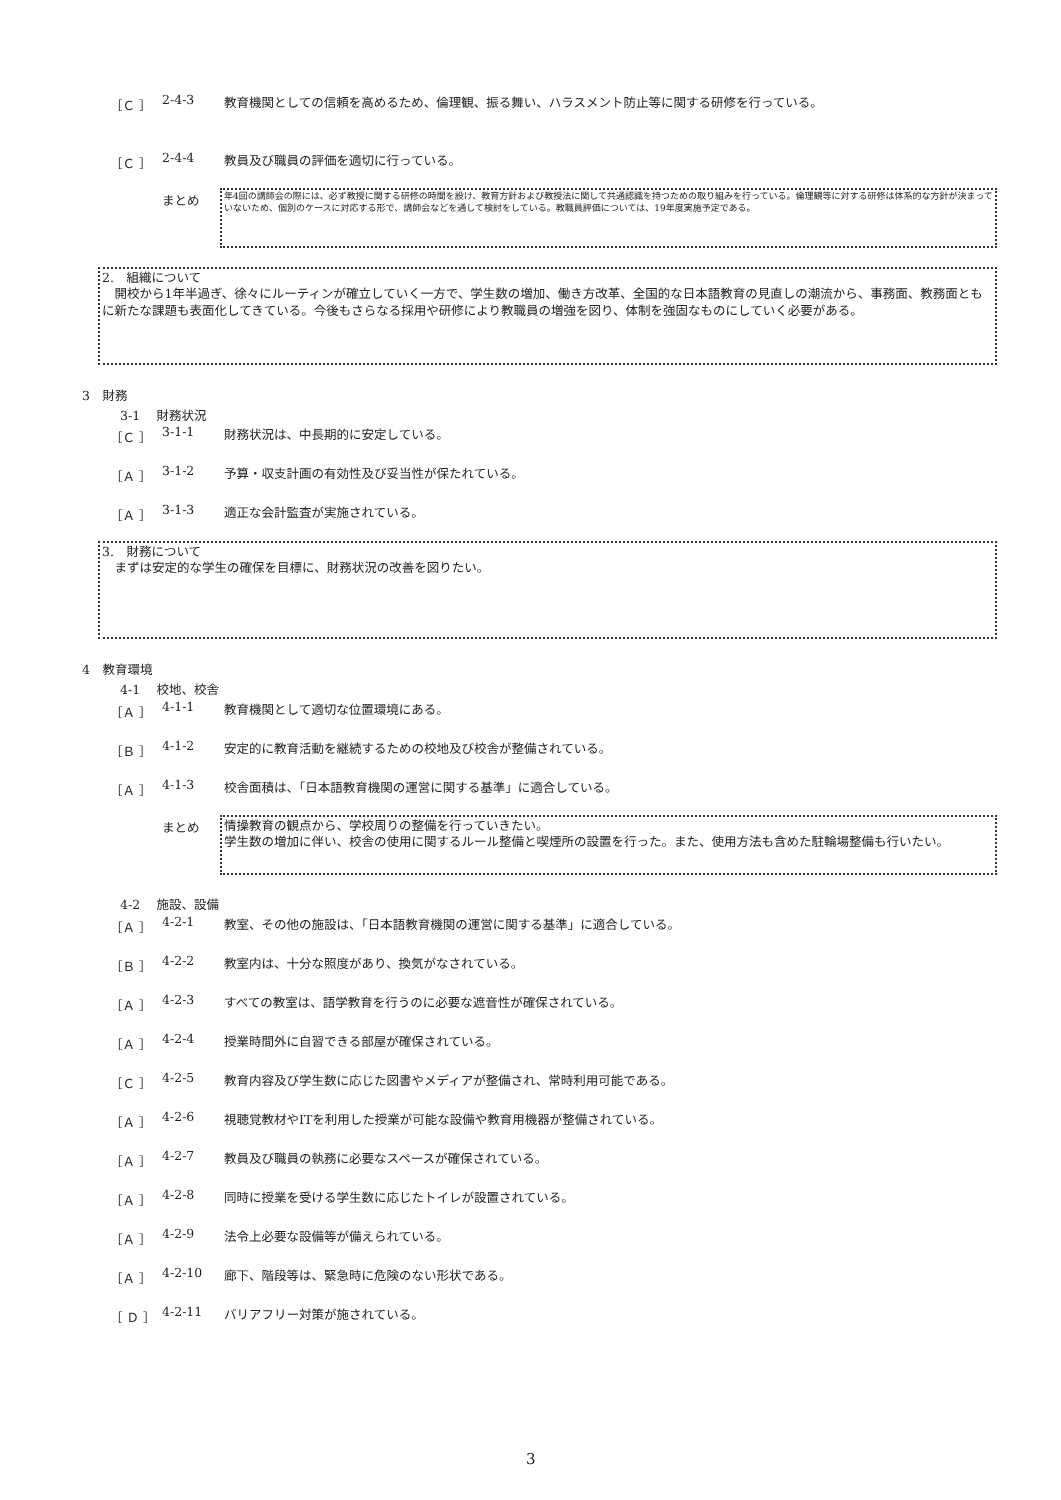［Ｃ ］ 2-4-3 教育機関としての信頼を高めるため、倫理観、振る舞い、ハラスメント防止等に関する研修を行っている。
［Ｃ ］ 2-4-4 教員及び職員の評価を適切に行っている。
まとめ
年4回の講師会の際には、必ず教授に関する研修の時間を設け、教育方針および教授法に関して共通認識を持つための取り組みを行っている。倫理観等に対する研修は体系的な方針が決まっていないため、個別のケースに対応する形で、講師会などを通して検討をしている。教職員評価については、19年度実施予定である。
2.　組織について
　開校から1年半過ぎ、徐々にルーティンが確立していく一方で、学生数の増加、働き方改革、全国的な日本語教育の見直しの潮流から、事務面、教務面ともに新たな課題も表面化してきている。今後もさらなる採用や研修により教職員の増強を図り、体制を強固なものにしていく必要がある。
3　財務
3-1　 財務状況
［Ｃ ］ 3-1-1 財務状況は、中長期的に安定している。
［Ａ ］ 3-1-2 予算・収支計画の有効性及び妥当性が保たれている。
［Ａ ］ 3-1-3 適正な会計監査が実施されている。
3.　財務について
　まずは安定的な学生の確保を目標に、財務状況の改善を図りたい。
4　教育環境
4-1　 校地、校舎
［Ａ ］ 4-1-1 教育機関として適切な位置環境にある。
［Ｂ ］ 4-1-2 安定的に教育活動を継続するための校地及び校舎が整備されている。
［Ａ ］ 4-1-3 校舎面積は、「日本語教育機関の運営に関する基準」に適合している。
まとめ
情操教育の観点から、学校周りの整備を行っていきたい。
学生数の増加に伴い、校舎の使用に関するルール整備と喫煙所の設置を行った。また、使用方法も含めた駐輪場整備も行いたい。
4-2　 施設、設備
［Ａ ］ 4-2-1 教室、その他の施設は、「日本語教育機関の運営に関する基準」に適合している。
［Ｂ ］ 4-2-2 教室内は、十分な照度があり、換気がなされている。
［Ａ ］ 4-2-3 すべての教室は、語学教育を行うのに必要な遮音性が確保されている。
［Ａ ］ 4-2-4 授業時間外に自習できる部屋が確保されている。
［Ｃ ］ 4-2-5 教育内容及び学生数に応じた図書やメディアが整備され、常時利用可能である。
［Ａ ］ 4-2-6 視聴覚教材やITを利用した授業が可能な設備や教育用機器が整備されている。
［Ａ ］ 4-2-7 教員及び職員の執務に必要なスペースが確保されている。
［Ａ ］ 4-2-8 同時に授業を受ける学生数に応じたトイレが設置されている。
［Ａ ］ 4-2-9 法令上必要な設備等が備えられている。
［Ａ ］ 4-2-10 廊下、階段等は、緊急時に危険のない形状である。
［ Ｄ ］ 4-2-11 バリアフリー対策が施されている。
3